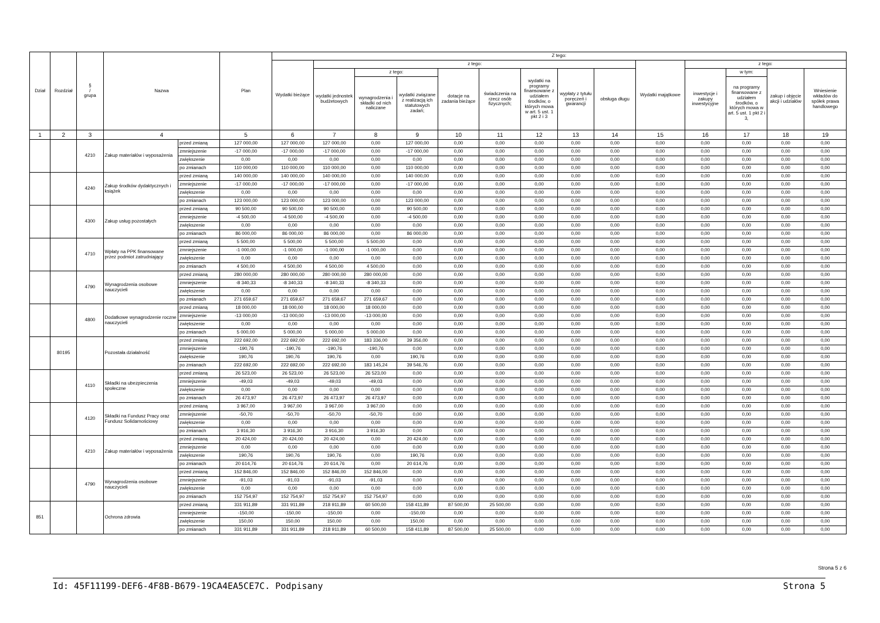| Dział | Rozdział | § / grupa | Nazwa | | Plan | Z tego: | | | | | | | | | | | | | |
| --- | --- | --- | --- | --- | --- | --- | --- | --- | --- | --- | --- | --- | --- | --- | --- | --- | --- | --- | --- |
| | | | | | | Wydatki bieżące | z tego: | | | | | | | | Wydatki majątkowe | z tego: | | | |
| | | | | | | | wydatki jednostek budżetowych | z tego: | | dotacje na zadania bieżące | świadczenia na rzecz osób fizycznych; | wydatki na programy finansowane z udziałem środków, o których mowa w art. 5 ust. 1 pkt 2 i 3 | wypłaty z tytułu poręczeń i gwarancji | obsługa długu | | inwestycje i zakupy inwestycyjne | w tym: | zakup i objęcie akcji i udziałów | Wniesienie wkładów do spółek prawa handlowego |
| | | | | | | | | wynagrodzenia i składki od nich naliczane | wydatki związane z realizacją ich statutowych zadań; | | | | | | | | na programy finansowane z udziałem środków, o których mowa w art. 5 ust. 1 pkt 2 i 3, | | |
| 1 | 2 | 3 | 4 | | 5 | 6 | 7 | 8 | 9 | 10 | 11 | 12 | 13 | 14 | 15 | 16 | 17 | 18 | 19 |
| | | 4210 | Zakup materiałów i wyposażenia | przed zmianą | 127 000,00 | 127 000,00 | 127 000,00 | 0,00 | 127 000,00 | 0,00 | 0,00 | 0,00 | 0,00 | 0,00 | 0,00 | 0,00 | 0,00 | 0,00 | 0,00 |
| | | | | zmniejszenie | -17 000,00 | -17 000,00 | -17 000,00 | 0,00 | -17 000,00 | 0,00 | 0,00 | 0,00 | 0,00 | 0,00 | 0,00 | 0,00 | 0,00 | 0,00 | 0,00 |
| | | | | zwiększenie | 0,00 | 0,00 | 0,00 | 0,00 | 0,00 | 0,00 | 0,00 | 0,00 | 0,00 | 0,00 | 0,00 | 0,00 | 0,00 | 0,00 | 0,00 |
| | | | | po zmianach | 110 000,00 | 110 000,00 | 110 000,00 | 0,00 | 110 000,00 | 0,00 | 0,00 | 0,00 | 0,00 | 0,00 | 0,00 | 0,00 | 0,00 | 0,00 | 0,00 |
| | | 4240 | Zakup środków dydaktycznych i książek | przed zmianą | 140 000,00 | 140 000,00 | 140 000,00 | 0,00 | 140 000,00 | 0,00 | 0,00 | 0,00 | 0,00 | 0,00 | 0,00 | 0,00 | 0,00 | 0,00 | 0,00 |
| | | | | zmniejszenie | -17 000,00 | -17 000,00 | -17 000,00 | 0,00 | -17 000,00 | 0,00 | 0,00 | 0,00 | 0,00 | 0,00 | 0,00 | 0,00 | 0,00 | 0,00 | 0,00 |
| | | | | zwiększenie | 0,00 | 0,00 | 0,00 | 0,00 | 0,00 | 0,00 | 0,00 | 0,00 | 0,00 | 0,00 | 0,00 | 0,00 | 0,00 | 0,00 | 0,00 |
| | | | | po zmianach | 123 000,00 | 123 000,00 | 123 000,00 | 0,00 | 123 000,00 | 0,00 | 0,00 | 0,00 | 0,00 | 0,00 | 0,00 | 0,00 | 0,00 | 0,00 | 0,00 |
| | | 4300 | Zakup usług pozostałych | przed zmianą | 90 500,00 | 90 500,00 | 90 500,00 | 0,00 | 90 500,00 | 0,00 | 0,00 | 0,00 | 0,00 | 0,00 | 0,00 | 0,00 | 0,00 | 0,00 | 0,00 |
| | | | | zmniejszenie | -4 500,00 | -4 500,00 | -4 500,00 | 0,00 | -4 500,00 | 0,00 | 0,00 | 0,00 | 0,00 | 0,00 | 0,00 | 0,00 | 0,00 | 0,00 | 0,00 |
| | | | | zwiększenie | 0,00 | 0,00 | 0,00 | 0,00 | 0,00 | 0,00 | 0,00 | 0,00 | 0,00 | 0,00 | 0,00 | 0,00 | 0,00 | 0,00 | 0,00 |
| | | | | po zmianach | 86 000,00 | 86 000,00 | 86 000,00 | 0,00 | 86 000,00 | 0,00 | 0,00 | 0,00 | 0,00 | 0,00 | 0,00 | 0,00 | 0,00 | 0,00 | 0,00 |
| | | 4710 | Wpłaty na PPK finansowane przez podmiot zatrudniający | przed zmianą | 5 500,00 | 5 500,00 | 5 500,00 | 5 500,00 | 0,00 | 0,00 | 0,00 | 0,00 | 0,00 | 0,00 | 0,00 | 0,00 | 0,00 | 0,00 | 0,00 |
| | | | | zmniejszenie | -1 000,00 | -1 000,00 | -1 000,00 | -1 000,00 | 0,00 | 0,00 | 0,00 | 0,00 | 0,00 | 0,00 | 0,00 | 0,00 | 0,00 | 0,00 | 0,00 |
| | | | | zwiększenie | 0,00 | 0,00 | 0,00 | 0,00 | 0,00 | 0,00 | 0,00 | 0,00 | 0,00 | 0,00 | 0,00 | 0,00 | 0,00 | 0,00 | 0,00 |
| | | | | po zmianach | 4 500,00 | 4 500,00 | 4 500,00 | 4 500,00 | 0,00 | 0,00 | 0,00 | 0,00 | 0,00 | 0,00 | 0,00 | 0,00 | 0,00 | 0,00 | 0,00 |
| | | 4790 | Wynagrodzenia osobowe nauczycieli | przed zmianą | 280 000,00 | 280 000,00 | 280 000,00 | 280 000,00 | 0,00 | 0,00 | 0,00 | 0,00 | 0,00 | 0,00 | 0,00 | 0,00 | 0,00 | 0,00 | 0,00 |
| | | | | zmniejszenie | -8 340,33 | -8 340,33 | -8 340,33 | -8 340,33 | 0,00 | 0,00 | 0,00 | 0,00 | 0,00 | 0,00 | 0,00 | 0,00 | 0,00 | 0,00 | 0,00 |
| | | | | zwiększenie | 0,00 | 0,00 | 0,00 | 0,00 | 0,00 | 0,00 | 0,00 | 0,00 | 0,00 | 0,00 | 0,00 | 0,00 | 0,00 | 0,00 | 0,00 |
| | | | | po zmianach | 271 659,67 | 271 659,67 | 271 659,67 | 271 659,67 | 0,00 | 0,00 | 0,00 | 0,00 | 0,00 | 0,00 | 0,00 | 0,00 | 0,00 | 0,00 | 0,00 |
| | | 4800 | Dodatkowe wynagrodzenie roczne nauczycieli | przed zmianą | 18 000,00 | 18 000,00 | 18 000,00 | 18 000,00 | 0,00 | 0,00 | 0,00 | 0,00 | 0,00 | 0,00 | 0,00 | 0,00 | 0,00 | 0,00 | 0,00 |
| | | | | zmniejszenie | -13 000,00 | -13 000,00 | -13 000,00 | -13 000,00 | 0,00 | 0,00 | 0,00 | 0,00 | 0,00 | 0,00 | 0,00 | 0,00 | 0,00 | 0,00 | 0,00 |
| | | | | zwiększenie | 0,00 | 0,00 | 0,00 | 0,00 | 0,00 | 0,00 | 0,00 | 0,00 | 0,00 | 0,00 | 0,00 | 0,00 | 0,00 | 0,00 | 0,00 |
| | | | | po zmianach | 5 000,00 | 5 000,00 | 5 000,00 | 5 000,00 | 0,00 | 0,00 | 0,00 | 0,00 | 0,00 | 0,00 | 0,00 | 0,00 | 0,00 | 0,00 | 0,00 |
| | 80195 | | Pozostała działalność | przed zmianą | 222 692,00 | 222 692,00 | 222 692,00 | 183 336,00 | 39 356,00 | 0,00 | 0,00 | 0,00 | 0,00 | 0,00 | 0,00 | 0,00 | 0,00 | 0,00 | 0,00 |
| | | | | zmniejszenie | -190,76 | -190,76 | -190,76 | -190,76 | 0,00 | 0,00 | 0,00 | 0,00 | 0,00 | 0,00 | 0,00 | 0,00 | 0,00 | 0,00 | 0,00 |
| | | | | zwiększenie | 190,76 | 190,76 | 190,76 | 0,00 | 190,76 | 0,00 | 0,00 | 0,00 | 0,00 | 0,00 | 0,00 | 0,00 | 0,00 | 0,00 | 0,00 |
| | | | | po zmianach | 222 692,00 | 222 692,00 | 222 692,00 | 183 145,24 | 39 546,76 | 0,00 | 0,00 | 0,00 | 0,00 | 0,00 | 0,00 | 0,00 | 0,00 | 0,00 | 0,00 |
| | | 4110 | Składki na ubezpieczenia społeczne | przed zmianą | 26 523,00 | 26 523,00 | 26 523,00 | 26 523,00 | 0,00 | 0,00 | 0,00 | 0,00 | 0,00 | 0,00 | 0,00 | 0,00 | 0,00 | 0,00 | 0,00 |
| | | | | zmniejszenie | -49,03 | -49,03 | -49,03 | -49,03 | 0,00 | 0,00 | 0,00 | 0,00 | 0,00 | 0,00 | 0,00 | 0,00 | 0,00 | 0,00 | 0,00 |
| | | | | zwiększenie | 0,00 | 0,00 | 0,00 | 0,00 | 0,00 | 0,00 | 0,00 | 0,00 | 0,00 | 0,00 | 0,00 | 0,00 | 0,00 | 0,00 | 0,00 |
| | | | | po zmianach | 26 473,97 | 26 473,97 | 26 473,97 | 26 473,97 | 0,00 | 0,00 | 0,00 | 0,00 | 0,00 | 0,00 | 0,00 | 0,00 | 0,00 | 0,00 | 0,00 |
| | | 4120 | Składki na Fundusz Pracy oraz Fundusz Solidarnościowy | przed zmianą | 3 967,00 | 3 967,00 | 3 967,00 | 3 967,00 | 0,00 | 0,00 | 0,00 | 0,00 | 0,00 | 0,00 | 0,00 | 0,00 | 0,00 | 0,00 | 0,00 |
| | | | | zmniejszenie | -50,70 | -50,70 | -50,70 | -50,70 | 0,00 | 0,00 | 0,00 | 0,00 | 0,00 | 0,00 | 0,00 | 0,00 | 0,00 | 0,00 | 0,00 |
| | | | | zwiększenie | 0,00 | 0,00 | 0,00 | 0,00 | 0,00 | 0,00 | 0,00 | 0,00 | 0,00 | 0,00 | 0,00 | 0,00 | 0,00 | 0,00 | 0,00 |
| | | | | po zmianach | 3 916,30 | 3 916,30 | 3 916,30 | 3 916,30 | 0,00 | 0,00 | 0,00 | 0,00 | 0,00 | 0,00 | 0,00 | 0,00 | 0,00 | 0,00 | 0,00 |
| | | 4210 | Zakup materiałów i wyposażenia | przed zmianą | 20 424,00 | 20 424,00 | 20 424,00 | 0,00 | 20 424,00 | 0,00 | 0,00 | 0,00 | 0,00 | 0,00 | 0,00 | 0,00 | 0,00 | 0,00 | 0,00 |
| | | | | zmniejszenie | 0,00 | 0,00 | 0,00 | 0,00 | 0,00 | 0,00 | 0,00 | 0,00 | 0,00 | 0,00 | 0,00 | 0,00 | 0,00 | 0,00 | 0,00 |
| | | | | zwiększenie | 190,76 | 190,76 | 190,76 | 0,00 | 190,76 | 0,00 | 0,00 | 0,00 | 0,00 | 0,00 | 0,00 | 0,00 | 0,00 | 0,00 | 0,00 |
| | | | | po zmianach | 20 614,76 | 20 614,76 | 20 614,76 | 0,00 | 20 614,76 | 0,00 | 0,00 | 0,00 | 0,00 | 0,00 | 0,00 | 0,00 | 0,00 | 0,00 | 0,00 |
| | | 4790 | Wynagrodzenia osobowe nauczycieli | przed zmianą | 152 846,00 | 152 846,00 | 152 846,00 | 152 846,00 | 0,00 | 0,00 | 0,00 | 0,00 | 0,00 | 0,00 | 0,00 | 0,00 | 0,00 | 0,00 | 0,00 |
| | | | | zmniejszenie | -91,03 | -91,03 | -91,03 | -91,03 | 0,00 | 0,00 | 0,00 | 0,00 | 0,00 | 0,00 | 0,00 | 0,00 | 0,00 | 0,00 | 0,00 |
| | | | | zwiększenie | 0,00 | 0,00 | 0,00 | 0,00 | 0,00 | 0,00 | 0,00 | 0,00 | 0,00 | 0,00 | 0,00 | 0,00 | 0,00 | 0,00 | 0,00 |
| | | | | po zmianach | 152 754,97 | 152 754,97 | 152 754,97 | 152 754,97 | 0,00 | 0,00 | 0,00 | 0,00 | 0,00 | 0,00 | 0,00 | 0,00 | 0,00 | 0,00 | 0,00 |
| 851 | | | Ochrona zdrowia | przed zmianą | 331 911,89 | 331 911,89 | 218 911,89 | 60 500,00 | 158 411,89 | 87 500,00 | 25 500,00 | 0,00 | 0,00 | 0,00 | 0,00 | 0,00 | 0,00 | 0,00 | 0,00 |
| | | | | zmniejszenie | -150,00 | -150,00 | -150,00 | 0,00 | -150,00 | 0,00 | 0,00 | 0,00 | 0,00 | 0,00 | 0,00 | 0,00 | 0,00 | 0,00 | 0,00 |
| | | | | zwiększenie | 150,00 | 150,00 | 150,00 | 0,00 | 150,00 | 0,00 | 0,00 | 0,00 | 0,00 | 0,00 | 0,00 | 0,00 | 0,00 | 0,00 | 0,00 |
| | | | | po zmianach | 331 911,89 | 331 911,89 | 218 911,89 | 60 500,00 | 158 411,89 | 87 500,00 | 25 500,00 | 0,00 | 0,00 | 0,00 | 0,00 | 0,00 | 0,00 | 0,00 | 0,00 |
Strona 5 z 6
Id: 45F11199-DEF6-4F8B-B679-19CA4EA5CE7C. Podpisany Strona 5